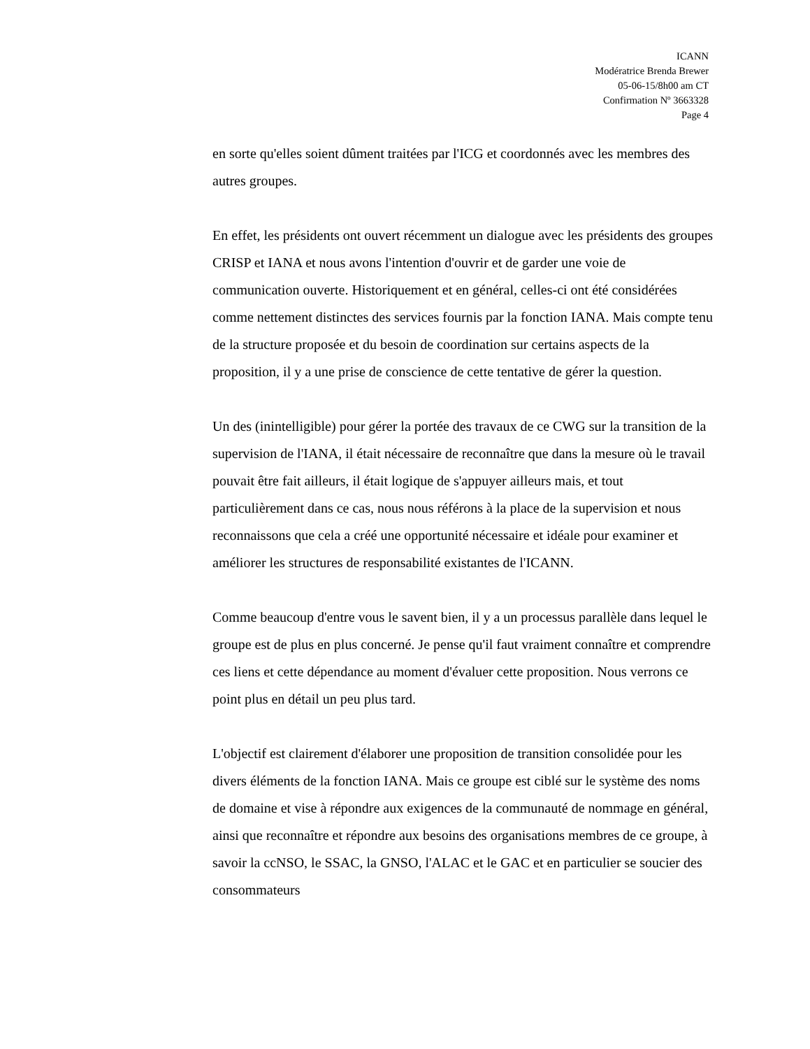ICANN
Modératrice Brenda Brewer
05-06-15/8h00 am CT
Confirmation Nº 3663328
Page 4
en sorte qu'elles soient dûment traitées par l'ICG et coordonnés avec les membres des autres groupes.
En effet, les présidents ont ouvert récemment un dialogue avec les présidents des groupes CRISP et IANA et nous avons l'intention d'ouvrir et de garder une voie de communication ouverte. Historiquement et en général, celles-ci ont été considérées comme nettement distinctes des services fournis par la fonction IANA. Mais compte tenu de la structure proposée et du besoin de coordination sur certains aspects de la proposition, il y a une prise de conscience de cette tentative de gérer la question.
Un des (inintelligible) pour gérer la portée des travaux de ce CWG sur la transition de la supervision de l'IANA, il était nécessaire de reconnaître que dans la mesure où le travail pouvait être fait ailleurs, il était logique de s'appuyer ailleurs mais, et tout particulièrement dans ce cas, nous nous référons à la place de la supervision et nous reconnaissons que cela a créé une opportunité nécessaire et idéale pour examiner et améliorer les structures de responsabilité existantes de l'ICANN.
Comme beaucoup d'entre vous le savent bien, il y a un processus parallèle dans lequel le groupe est de plus en plus concerné. Je pense qu'il faut vraiment connaître et comprendre ces liens et cette dépendance au moment d'évaluer cette proposition. Nous verrons ce point plus en détail un peu plus tard.
L'objectif est clairement d'élaborer une proposition de transition consolidée pour les divers éléments de la fonction IANA. Mais ce groupe est ciblé sur le système des noms de domaine et vise à répondre aux exigences de la communauté de nommage en général, ainsi que reconnaître et répondre aux besoins des organisations membres de ce groupe, à savoir la ccNSO, le SSAC, la GNSO, l'ALAC et le GAC et en particulier se soucier des consommateurs